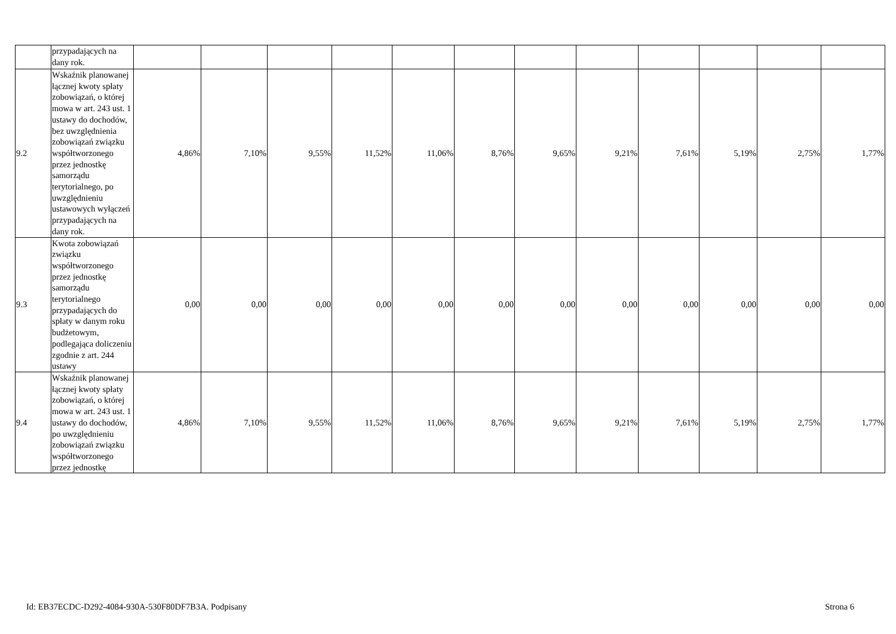| | przypadających na dany rok. | | | | | | | | | | | | |
| 9.2 | Wskaźnik planowanej łącznej kwoty spłaty zobowiązań, o której mowa w art. 243 ust. 1 ustawy do dochodów, bez uwzględnienia zobowiązań związku współtworzonego przez jednostkę samorządu terytorialnego, po uwzględnieniu ustawowych wyłączeń przypadających na dany rok. | 4,86% | 7,10% | 9,55% | 11,52% | 11,06% | 8,76% | 9,65% | 9,21% | 7,61% | 5,19% | 2,75% | 1,77% |
| 9.3 | Kwota zobowiązań związku współtworzonego przez jednostkę samorządu terytorialnego przypadających do spłaty w danym roku budżetowym, podlegająca doliczeniu zgodnie z art. 244 ustawy | 0,00 | 0,00 | 0,00 | 0,00 | 0,00 | 0,00 | 0,00 | 0,00 | 0,00 | 0,00 | 0,00 | 0,00 |
| 9.4 | Wskaźnik planowanej łącznej kwoty spłaty zobowiązań, o której mowa w art. 243 ust. 1 ustawy do dochodów, po uwzględnieniu zobowiązań związku współtworzonego przez jednostkę | 4,86% | 7,10% | 9,55% | 11,52% | 11,06% | 8,76% | 9,65% | 9,21% | 7,61% | 5,19% | 2,75% | 1,77% |
Id: EB37ECDC-D292-4084-930A-530F80DF7B3A. Podpisany Strona 6